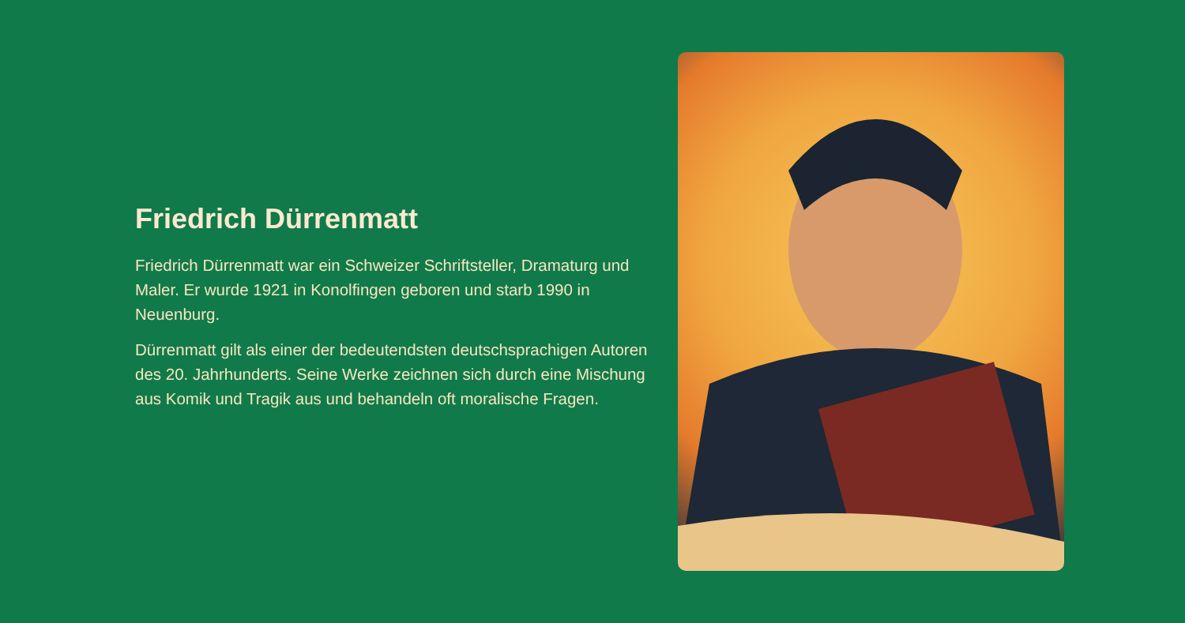Friedrich Dürrenmatt
Friedrich Dürrenmatt war ein Schweizer Schriftsteller, Dramaturg und Maler. Er wurde 1921 in Konolfingen geboren und starb 1990 in Neuenburg.
Dürrenmatt gilt als einer der bedeutendsten deutschsprachigen Autoren des 20. Jahrhunderts. Seine Werke zeichnen sich durch eine Mischung aus Komik und Tragik aus und behandeln oft moralische Fragen.